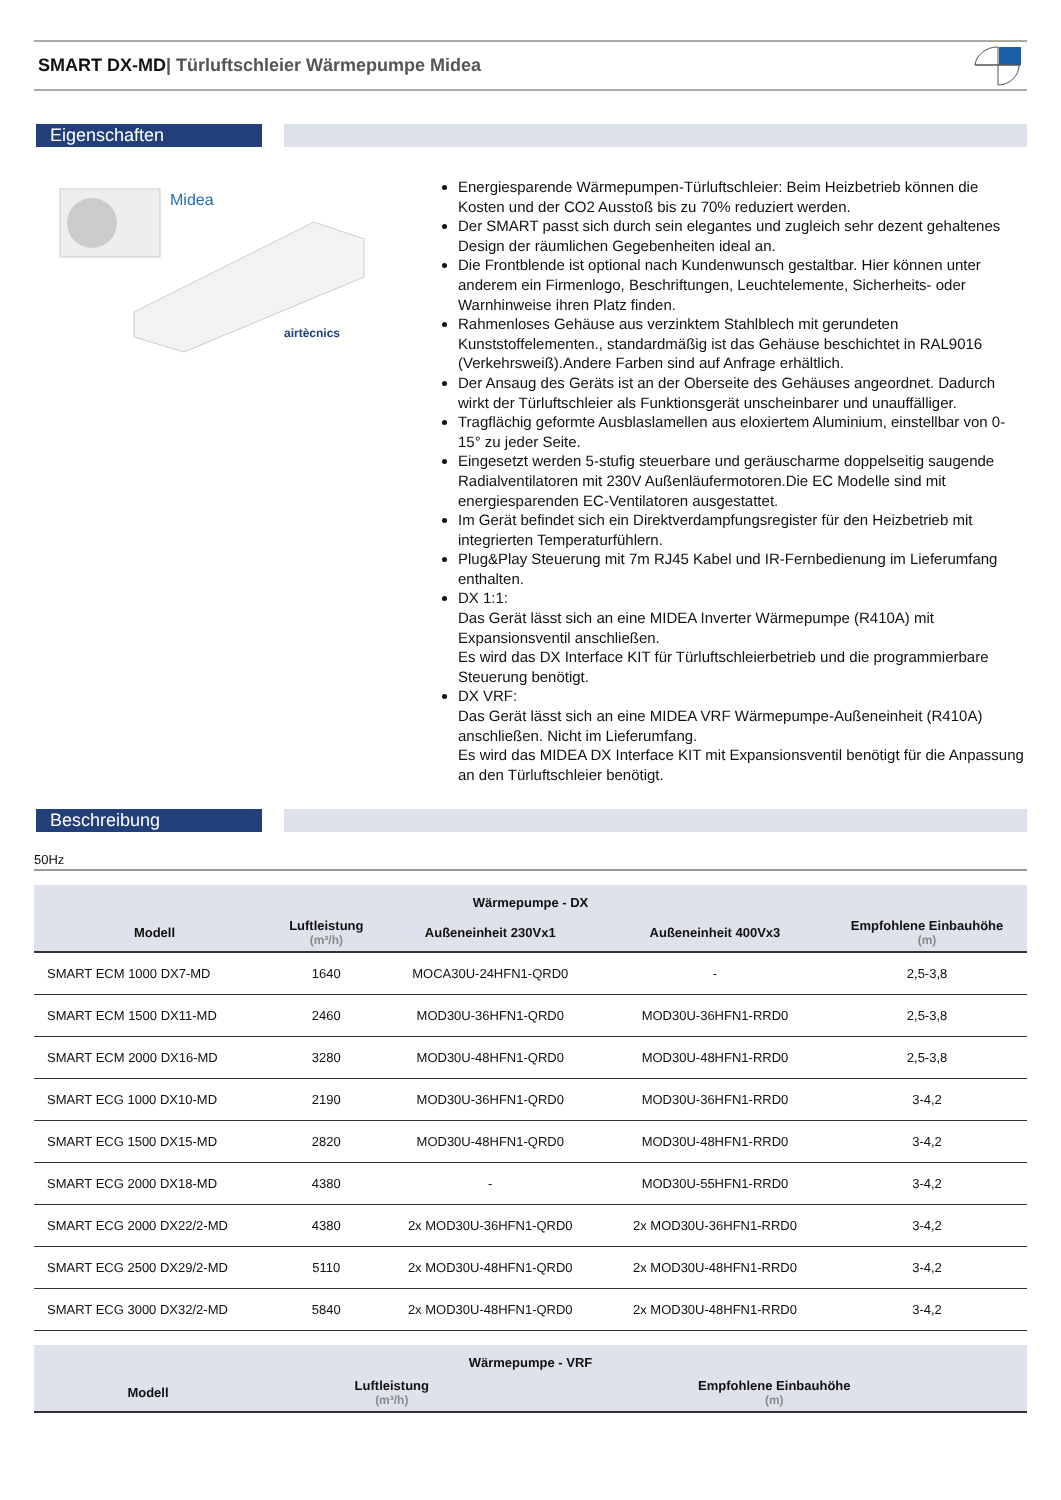SMART DX-MD| Türluftschleier Wärmepumpe Midea
Eigenschaften
Midea
airtècnics
Energiesparende Wärmepumpen-Türluftschleier: Beim Heizbetrieb können die Kosten und der CO2 Ausstoß bis zu 70% reduziert werden.
Der SMART passt sich durch sein elegantes und zugleich sehr dezent gehaltenes Design der räumlichen Gegebenheiten ideal an.
Die Frontblende ist optional nach Kundenwunsch gestaltbar. Hier können unter anderem ein Firmenlogo, Beschriftungen, Leuchtelemente, Sicherheits- oder Warnhinweise ihren Platz finden.
Rahmenloses Gehäuse aus verzinktem Stahlblech mit gerundeten Kunststoffelementen., standardmäßig ist das Gehäuse beschichtet in RAL9016 (Verkehrsweiß).Andere Farben sind auf Anfrage erhältlich.
Der Ansaug des Geräts ist an der Oberseite des Gehäuses angeordnet. Dadurch wirkt der Türluftschleier als Funktionsgerät unscheinbarer und unauffälliger.
Tragflächig geformte Ausblaslamellen aus eloxiertem Aluminium, einstellbar von 0-15° zu jeder Seite.
Eingesetzt werden 5-stufig steuerbare und geräuscharme doppelseitig saugende Radialventilatoren mit 230V Außenläufermotoren.Die EC Modelle sind mit energiesparenden EC-Ventilatoren ausgestattet.
Im Gerät befindet sich ein Direktverdampfungsregister für den Heizbetrieb mit integrierten Temperaturfühlern.
Plug&Play Steuerung mit 7m RJ45 Kabel und IR-Fernbedienung im Lieferumfang enthalten.
DX 1:1:
Das Gerät lässt sich an eine MIDEA Inverter Wärmepumpe (R410A) mit Expansionsventil anschließen.
Es wird das DX Interface KIT für Türluftschleierbetrieb und die programmierbare Steuerung benötigt.
DX VRF:
Das Gerät lässt sich an eine MIDEA VRF Wärmepumpe-Außeneinheit (R410A) anschließen. Nicht im Lieferumfang.
Es wird das MIDEA DX Interface KIT mit Expansionsventil benötigt für die Anpassung an den Türluftschleier benötigt.
Beschreibung
50Hz
| Wärmepumpe - DX | | | | |
| --- | --- | --- | --- | --- |
| Modell | Luftleistung (m³/h) | Außeneinheit 230Vx1 | Außeneinheit 400Vx3 | Empfohlene Einbauhöhe (m) |
| SMART ECM 1000 DX7-MD | 1640 | MOCA30U-24HFN1-QRD0 | - | 2,5-3,8 |
| SMART ECM 1500 DX11-MD | 2460 | MOD30U-36HFN1-QRD0 | MOD30U-36HFN1-RRD0 | 2,5-3,8 |
| SMART ECM 2000 DX16-MD | 3280 | MOD30U-48HFN1-QRD0 | MOD30U-48HFN1-RRD0 | 2,5-3,8 |
| SMART ECG 1000 DX10-MD | 2190 | MOD30U-36HFN1-QRD0 | MOD30U-36HFN1-RRD0 | 3-4,2 |
| SMART ECG 1500 DX15-MD | 2820 | MOD30U-48HFN1-QRD0 | MOD30U-48HFN1-RRD0 | 3-4,2 |
| SMART ECG 2000 DX18-MD | 4380 | - | MOD30U-55HFN1-RRD0 | 3-4,2 |
| SMART ECG 2000 DX22/2-MD | 4380 | 2x MOD30U-36HFN1-QRD0 | 2x MOD30U-36HFN1-RRD0 | 3-4,2 |
| SMART ECG 2500 DX29/2-MD | 5110 | 2x MOD30U-48HFN1-QRD0 | 2x MOD30U-48HFN1-RRD0 | 3-4,2 |
| SMART ECG 3000 DX32/2-MD | 5840 | 2x MOD30U-48HFN1-QRD0 | 2x MOD30U-48HFN1-RRD0 | 3-4,2 |
| Wärmepumpe - VRF | | |
| --- | --- | --- |
| Modell | Luftleistung (m³/h) | Empfohlene Einbauhöhe (m) |